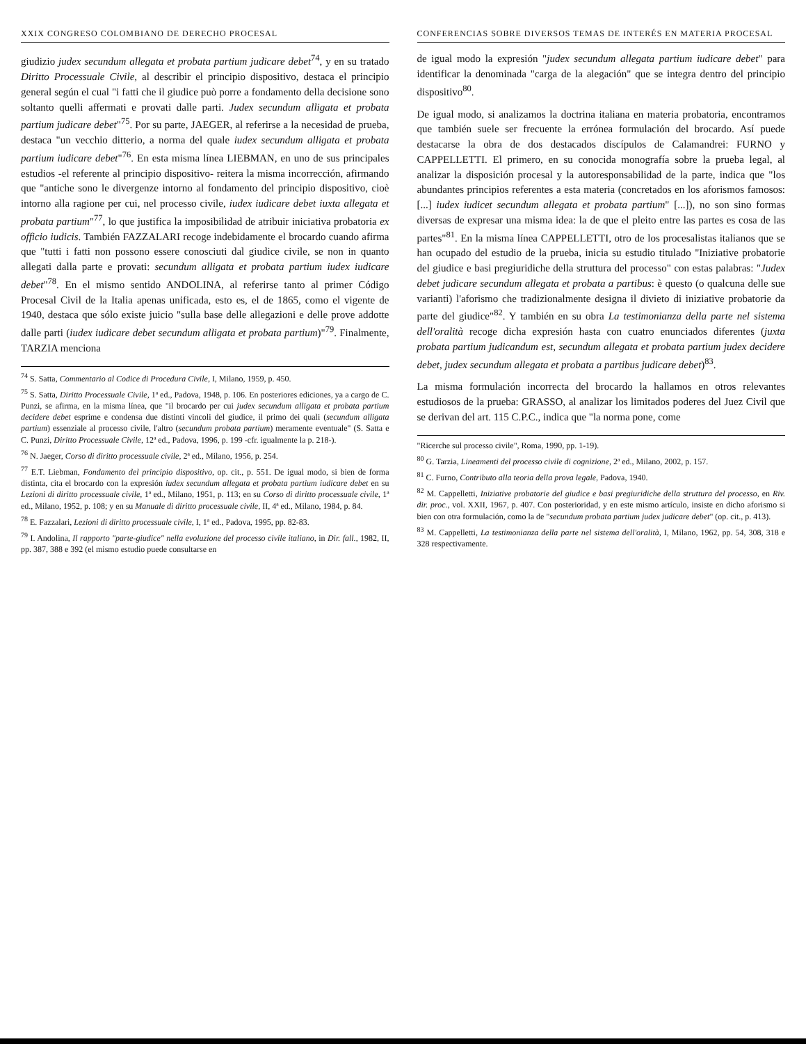XXIX CONGRESO COLOMBIANO DE DERECHO PROCESAL
giudizio judex secundum allegata et probata partium judicare debet<sup>74</sup>, y en su tratado Diritto Processuale Civile, al describir el principio dispositivo, destaca el principio general según el cual "i fatti che il giudice può porre a fondamento della decisione sono soltanto quelli affermati e provati dalle parti. Judex secundum alligata et probata partium judicare debet"<sup>75</sup>. Por su parte, JAEGER, al referirse a la necesidad de prueba, destaca "un vecchio ditterio, a norma del quale iudex secundum alligata et probata partium iudicare debet"<sup>76</sup>. En esta misma línea LIEBMAN, en uno de sus principales estudios -el referente al principio dispositivo- reitera la misma incorrección, afirmando que "antiche sono le divergenze intorno al fondamento del principio dispositivo, cioè intorno alla ragione per cui, nel processo civile, iudex iudicare debet iuxta allegata et probata partium"<sup>77</sup>, lo que justifica la imposibilidad de atribuir iniciativa probatoria ex officio iudicis. También FAZZALARI recoge indebidamente el brocardo cuando afirma que "tutti i fatti non possono essere conosciuti dal giudice civile, se non in quanto allegati dalla parte e provati: secundum alligata et probata partium iudex iudicare debet"<sup>78</sup>. En el mismo sentido ANDOLINA, al referirse tanto al primer Código Procesal Civil de la Italia apenas unificada, esto es, el de 1865, como el vigente de 1940, destaca que sólo existe juicio "sulla base delle allegazioni e delle prove addotte dalle parti (iudex iudicare debet secundum alligata et probata partium)"<sup>79</sup>. Finalmente, TARZIA menciona
<sup>74</sup> S. Satta, Commentario al Codice di Procedura Civile, I, Milano, 1959, p. 450.
<sup>75</sup> S. Satta, Diritto Processuale Civile, 1ª ed., Padova, 1948, p. 106. En posteriores ediciones, ya a cargo de C. Punzi, se afirma, en la misma línea, que "il brocardo per cui judex secundum alligata et probata partium decidere debet esprime e condensa due distinti vincoli del giudice, il primo dei quali (secundum alligata partium) essenziale al processo civile, l'altro (secundum probata partium) meramente eventuale" (S. Satta e C. Punzi, Diritto Processuale Civile, 12ª ed., Padova, 1996, p. 199 -cfr. igualmente la p. 218-).
<sup>76</sup> N. Jaeger, Corso di diritto processuale civile, 2ª ed., Milano, 1956, p. 254.
<sup>77</sup> E.T. Liebman, Fondamento del principio dispositivo, op. cit., p. 551. De igual modo, si bien de forma distinta, cita el brocardo con la expresión iudex secundum allegata et probata partium iudicare debet en su Lezioni di diritto processuale civile, 1ª ed., Milano, 1951, p. 113; en su Corso di diritto processuale civile, 1ª ed., Milano, 1952, p. 108; y en su Manuale di diritto processuale civile, II, 4ª ed., Milano, 1984, p. 84.
<sup>78</sup> E. Fazzalari, Lezioni di diritto processuale civile, I, 1ª ed., Padova, 1995, pp. 82-83.
<sup>79</sup> I. Andolina, Il rapporto "parte-giudice" nella evoluzione del processo civile italiano, in Dir. fall., 1982, II, pp. 387, 388 e 392 (el mismo estudio puede consultarse en
CONFERENCIAS SOBRE DIVERSOS TEMAS DE INTERÉS EN MATERIA PROCESAL
de igual modo la expresión "judex secundum allegata partium iudicare debet" para identificar la denominada "carga de la alegación" que se integra dentro del principio dispositivo<sup>80</sup>.
De igual modo, si analizamos la doctrina italiana en materia probatoria, encontramos que también suele ser frecuente la errónea formulación del brocardo. Así puede destacarse la obra de dos destacados discípulos de Calamandrei: FURNO y CAPPELLETTI. El primero, en su conocida monografía sobre la prueba legal, al analizar la disposición procesal y la autoresponsabilidad de la parte, indica que "los abundantes principios referentes a esta materia (concretados en los aforismos famosos: [...] iudex iudicet secundum allegata et probata partium" [...]), no son sino formas diversas de expresar una misma idea: la de que el pleito entre las partes es cosa de las partes"<sup>81</sup>. En la misma línea CAPPELLETTI, otro de los procesalistas italianos que se han ocupado del estudio de la prueba, inicia su estudio titulado "Iniziative probatorie del giudice e basi pregiuridiche della struttura del processo" con estas palabras: "Judex debet judicare secundum allegata et probata a partibus: è questo (o qualcuna delle sue varianti) l'aforismo che tradizionalmente designa il divieto di iniziative probatorie da parte del giudice"<sup>82</sup>. Y también en su obra La testimonianza della parte nel sistema dell'oralità recoge dicha expresión hasta con cuatro enunciados diferentes (juxta probata partium judicandum est, secundum allegata et probata partium judex decidere debet, judex secundum allegata et probata a partibus judicare debet)<sup>83</sup>.
La misma formulación incorrecta del brocardo la hallamos en otros relevantes estudiosos de la prueba: GRASSO, al analizar los limitados poderes del Juez Civil que se derivan del art. 115 C.P.C., indica que "la norma pone, come
"Ricerche sul processo civile", Roma, 1990, pp. 1-19).
<sup>80</sup> G. Tarzia, Lineamenti del processo civile di cognizione, 2ª ed., Milano, 2002, p. 157.
<sup>81</sup> C. Furno, Contributo alla teoria della prova legale, Padova, 1940.
<sup>82</sup> M. Cappelletti, Iniziative probatorie del giudice e basi pregiuridiche della struttura del processo, en Riv. dir. proc., vol. XXII, 1967, p. 407. Con posterioridad, y en este mismo artículo, insiste en dicho aforismo si bien con otra formulación, como la de "secundum probata partium judex judicare debet" (op. cit., p. 413).
<sup>83</sup> M. Cappelletti, La testimonianza della parte nel sistema dell'oralità, I, Milano, 1962, pp. 54, 308, 318 e 328 respectivamente.